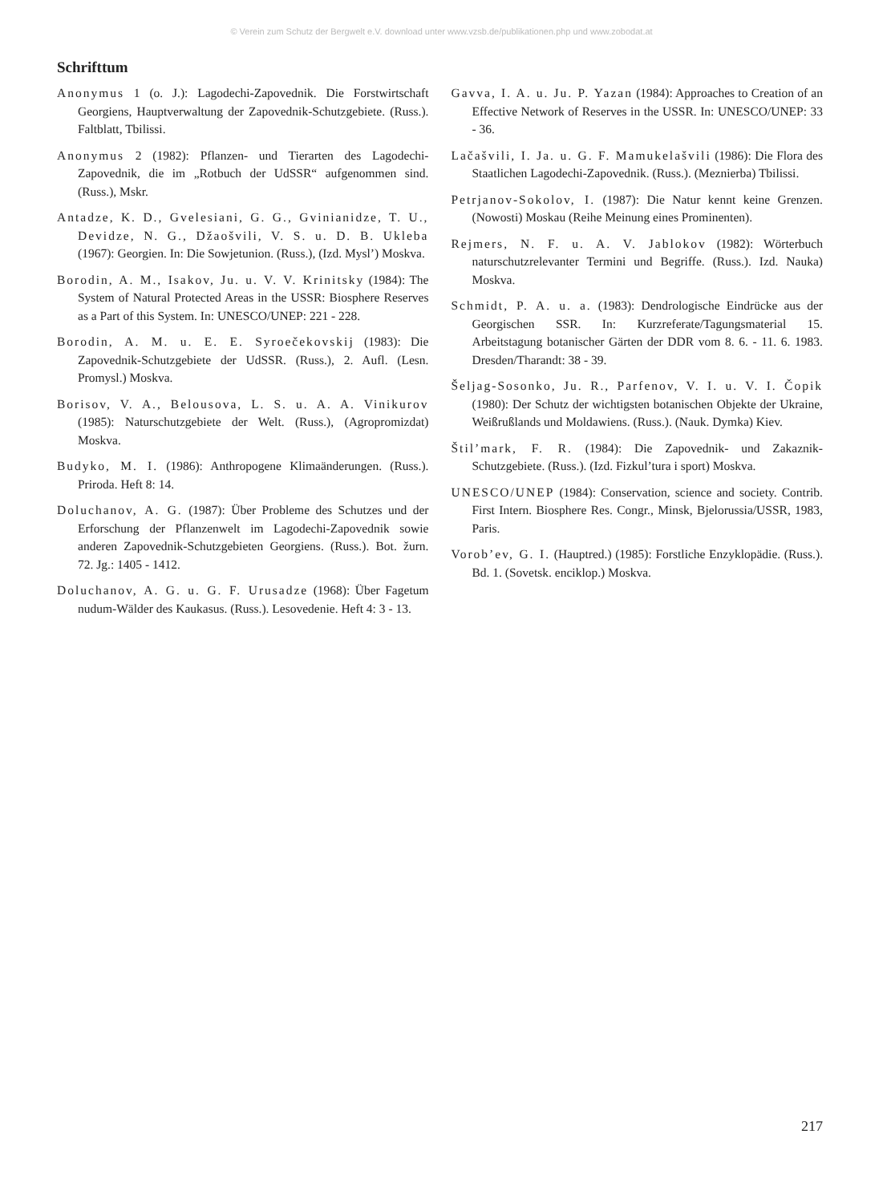© Verein zum Schutz der Bergwelt e.V. download unter www.vzsb.de/publikationen.php und www.zobodat.at
Schrifttum
Anonymus 1 (o. J.): Lagodechi-Zapovednik. Die Forstwirtschaft Georgiens, Hauptverwaltung der Zapovednik-Schutzgebiete. (Russ.). Faltblatt, Tbilissi.
Anonymus 2 (1982): Pflanzen- und Tierarten des Lagodechi-Zapovednik, die im „Rotbuch der UdSSR“ aufgenommen sind. (Russ.), Mskr.
Antadze, K. D., Gvelesiani, G. G., Gvinianidze, T. U., Devidze, N. G., Džaošvili, V. S. u. D. B. Ukleba (1967): Georgien. In: Die Sowjetunion. (Russ.), (Izd. Mysl’) Moskva.
Borodin, A. M., Isakov, Ju. u. V. V. Krinitsky (1984): The System of Natural Protected Areas in the USSR: Biosphere Reserves as a Part of this System. In: UNESCO/UNEP: 221 - 228.
Borodin, A. M. u. E. E. Syroečekovskij (1983): Die Zapovednik-Schutzgebiete der UdSSR. (Russ.), 2. Aufl. (Lesn. Promysl.) Moskva.
Borisov, V. A., Belousova, L. S. u. A. A. Vinikurov (1985): Naturschutzgebiete der Welt. (Russ.), (Agropromizdat) Moskva.
Budyko, M. I. (1986): Anthropogene Klimaänderungen. (Russ.). Priroda. Heft 8: 14.
Doluchanov, A. G. (1987): Über Probleme des Schutzes und der Erforschung der Pflanzenwelt im Lagodechi-Zapovednik sowie anderen Zapovednik-Schutzgebieten Georgiens. (Russ.). Bot. žurn. 72. Jg.: 1405 - 1412.
Doluchanov, A. G. u. G. F. Urusadze (1968): Über Fagetum nudum-Wälder des Kaukasus. (Russ.). Lesovedenie. Heft 4: 3 - 13.
Gavva, I. A. u. Ju. P. Yazan (1984): Approaches to Creation of an Effective Network of Reserves in the USSR. In: UNESCO/UNEP: 33 - 36.
Lačašvili, I. Ja. u. G. F. Mamukelašvili (1986): Die Flora des Staatlichen Lagodechi-Zapovednik. (Russ.). (Meznierba) Tbilissi.
Petrjanov-Sokolov, I. (1987): Die Natur kennt keine Grenzen. (Nowosti) Moskau (Reihe Meinung eines Prominenten).
Rejmers, N. F. u. A. V. Jablokov (1982): Wörterbuch naturschutzrelevanter Termini und Begriffe. (Russ.). Izd. Nauka) Moskva.
Schmidt, P. A. u. a. (1983): Dendrologische Eindrücke aus der Georgischen SSR. In: Kurzreferate/Tagungsmaterial 15. Arbeitstagung botanischer Gärten der DDR vom 8. 6. - 11. 6. 1983. Dresden/Tharandt: 38 - 39.
Šeljag-Sosonko, Ju. R., Parfenov, V. I. u. V. I. Čopik (1980): Der Schutz der wichtigsten botanischen Objekte der Ukraine, Weißrußlands und Moldawiens. (Russ.). (Nauk. Dymka) Kiev.
Štil’mark, F. R. (1984): Die Zapovednik- und Zakaznik-Schutzgebiete. (Russ.). (Izd. Fizkul’tura i sport) Moskva.
UNESCO/UNEP (1984): Conservation, science and society. Contrib. First Intern. Biosphere Res. Congr., Minsk, Bjelorussia/USSR, 1983, Paris.
Vorob’ev, G. I. (Hauptred.) (1985): Forstliche Enzyklopädie. (Russ.). Bd. 1. (Sovetsk. enciklop.) Moskva.
217